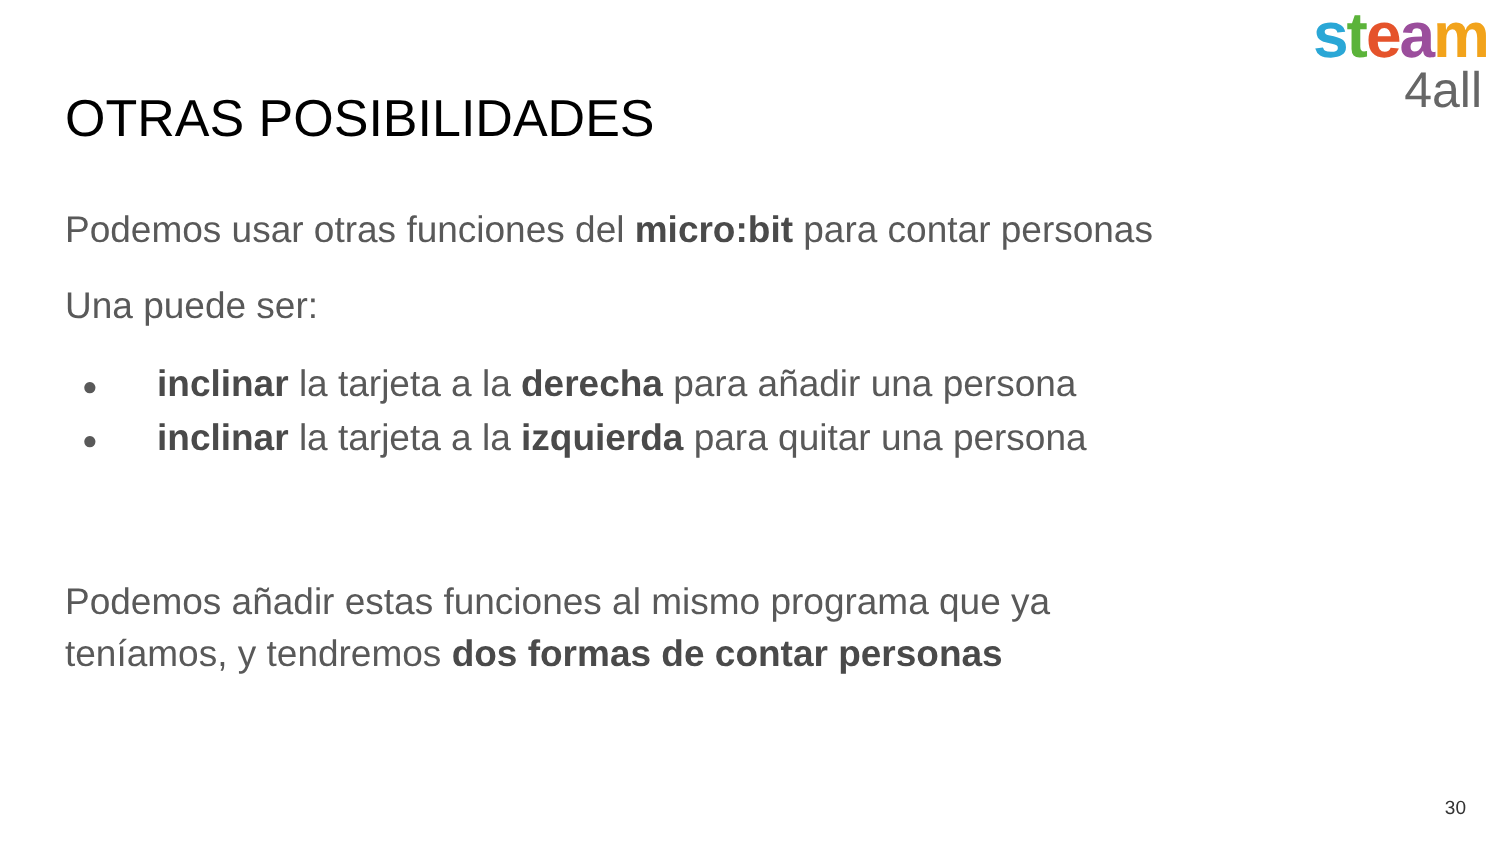steam
4all
OTRAS POSIBILIDADES
Podemos usar otras funciones del micro:bit para contar personas
Una puede ser:
● inclinar la tarjeta a la derecha para añadir una persona
● inclinar la tarjeta a la izquierda para quitar una persona
Podemos añadir estas funciones al mismo programa que ya
teníamos, y tendremos dos formas de contar personas
30